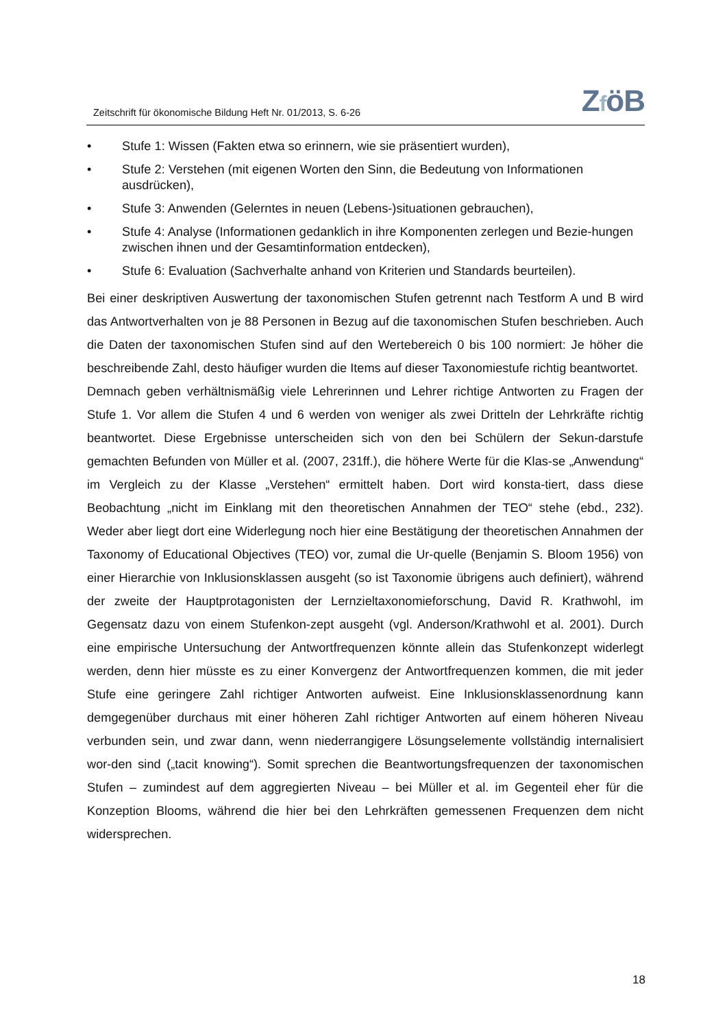Zeitschrift für ökonomische Bildung Heft Nr. 01/2013, S. 6-26
ZföB
• Stufe 1: Wissen (Fakten etwa so erinnern, wie sie präsentiert wurden),
• Stufe 2: Verstehen (mit eigenen Worten den Sinn, die Bedeutung von Informationen ausdrücken),
• Stufe 3: Anwenden (Gelerntes in neuen (Lebens-)situationen gebrauchen),
• Stufe 4: Analyse (Informationen gedanklich in ihre Komponenten zerlegen und Bezie-hungen zwischen ihnen und der Gesamtinformation entdecken),
• Stufe 6: Evaluation (Sachverhalte anhand von Kriterien und Standards beurteilen).
Bei einer deskriptiven Auswertung der taxonomischen Stufen getrennt nach Testform A und B wird das Antwortverhalten von je 88 Personen in Bezug auf die taxonomischen Stufen beschrieben. Auch die Daten der taxonomischen Stufen sind auf den Wertebereich 0 bis 100 normiert: Je höher die beschreibende Zahl, desto häufiger wurden die Items auf dieser Taxonomiestufe richtig beantwortet.
Demnach geben verhältnismäßig viele Lehrerinnen und Lehrer richtige Antworten zu Fragen der Stufe 1. Vor allem die Stufen 4 und 6 werden von weniger als zwei Dritteln der Lehrkräfte richtig beantwortet. Diese Ergebnisse unterscheiden sich von den bei Schülern der Sekun-darstufe gemachten Befunden von Müller et al. (2007, 231ff.), die höhere Werte für die Klas-se „Anwendung“ im Vergleich zu der Klasse „Verstehen“ ermittelt haben. Dort wird konsta-tiert, dass diese Beobachtung „nicht im Einklang mit den theoretischen Annahmen der TEO“ stehe (ebd., 232). Weder aber liegt dort eine Widerlegung noch hier eine Bestätigung der theoretischen Annahmen der Taxonomy of Educational Objectives (TEO) vor, zumal die Ur-quelle (Benjamin S. Bloom 1956) von einer Hierarchie von Inklusionsklassen ausgeht (so ist Taxonomie übrigens auch definiert), während der zweite der Hauptprotagonisten der Lernzieltaxonomieforschung, David R. Krathwohl, im Gegensatz dazu von einem Stufenkon-zept ausgeht (vgl. Anderson/Krathwohl et al. 2001). Durch eine empirische Untersuchung der Antwortfrequenzen könnte allein das Stufenkonzept widerlegt werden, denn hier müsste es zu einer Konvergenz der Antwortfrequenzen kommen, die mit jeder Stufe eine geringere Zahl richtiger Antworten aufweist. Eine Inklusionsklassenordnung kann demgegenüber durchaus mit einer höheren Zahl richtiger Antworten auf einem höheren Niveau verbunden sein, und zwar dann, wenn niederrangigere Lösungselemente vollständig internalisiert wor-den sind („tacit knowing“). Somit sprechen die Beantwortungsfrequenzen der taxonomischen Stufen – zumindest auf dem aggregierten Niveau – bei Müller et al. im Gegenteil eher für die Konzeption Blooms, während die hier bei den Lehrkräften gemessenen Frequenzen dem nicht widersprechen.
18